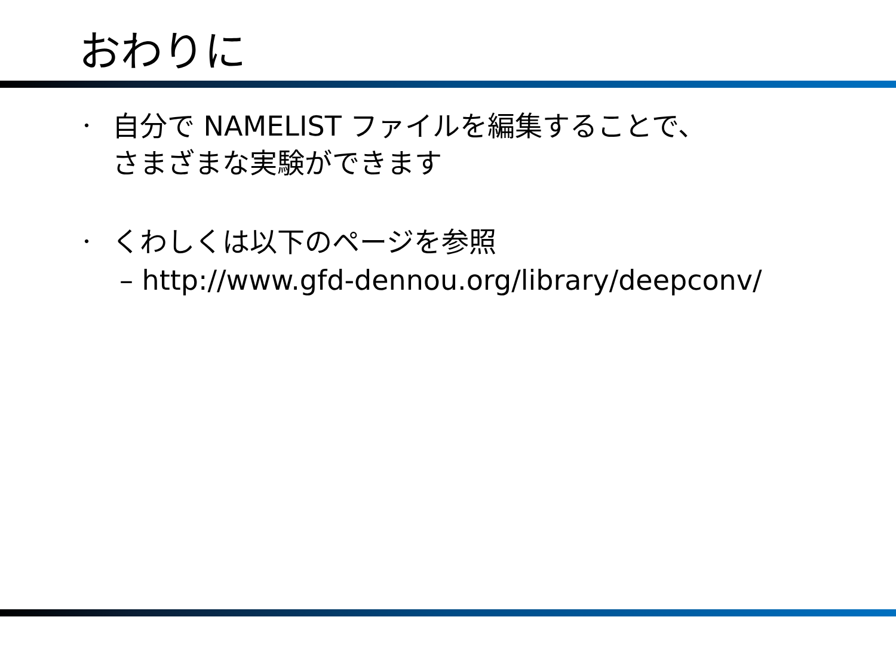おわりに
・
自分で NAMELIST ファイルを編集することで、
さまざまな実験ができます
・
くわしくは以下のページを参照
– http://www.gfd-dennou.org/library/deepconv/